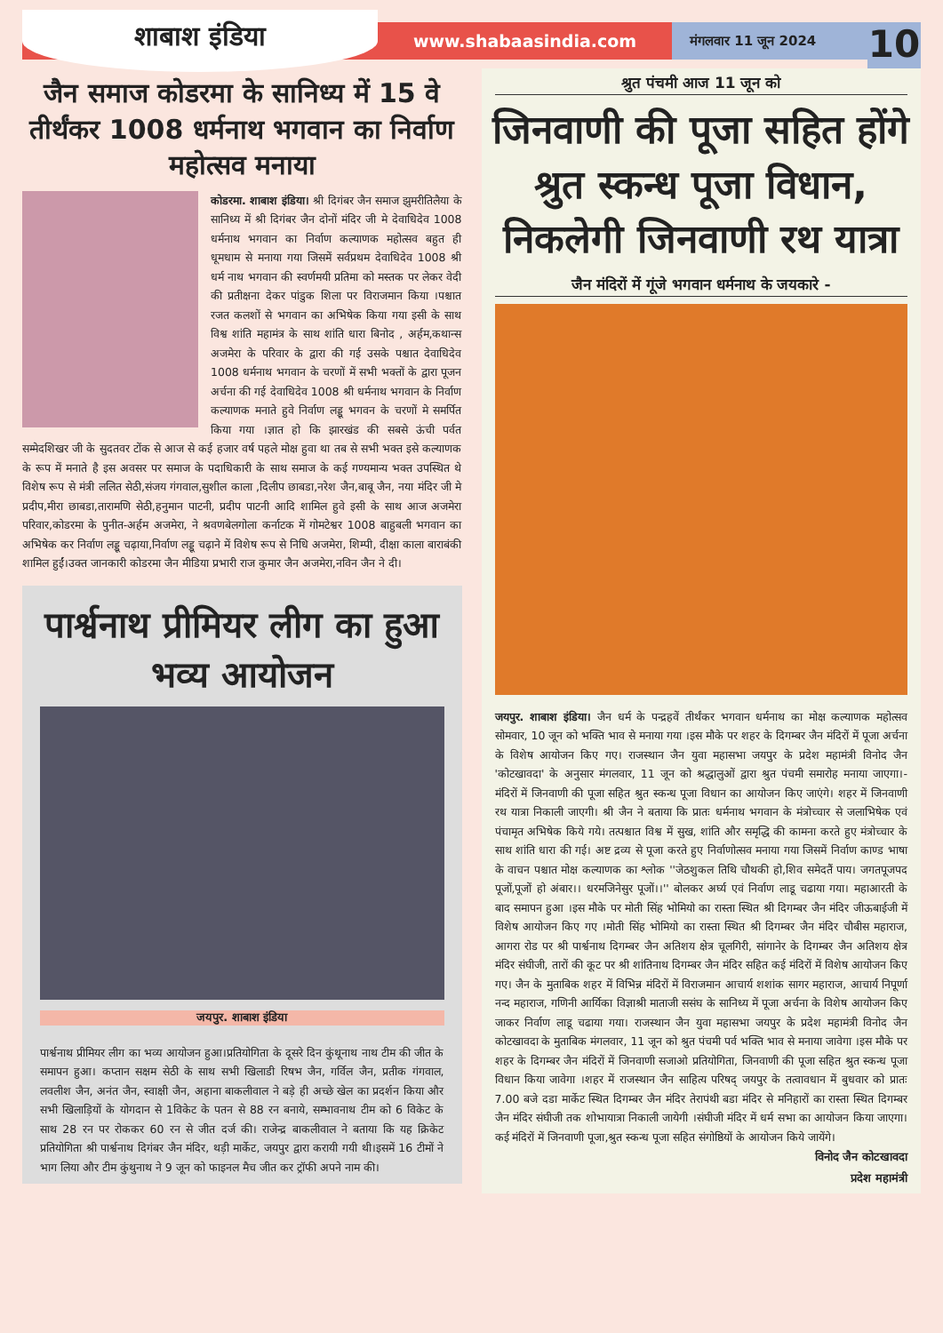शाबाश इंडिया
www.shabaasindia.com
मंगलवार 11 जून 2024
10
जैन समाज कोडरमा के सानिध्य में 15 वे तीर्थंकर 1008 धर्मनाथ भगवान का निर्वाण महोत्सव मनाया
कोडरमा. शाबाश इंडिया। श्री दिगंबर जैन समाज झुमरीतिलैया के सानिध्य में श्री दिगंबर जैन दोनों मंदिर जी मे देवाधिदेव 1008 धर्मनाथ भगवान का निर्वाण कल्याणक महोत्सव बहुत ही धूमधाम से मनाया गया जिसमें सर्वप्रथम देवाधिदेव 1008 श्री धर्म नाथ भगवान की स्वर्णमयी प्रतिमा को मस्तक पर लेकर वेदी की प्रतीक्षना देकर पांडुक शिला पर विराजमान किया ।पश्चात रजत कलशों से भगवान का अभिषेक किया गया इसी के साथ विश्व शांति महामंत्र के साथ शांति धारा बिनोद , अर्हम,कथान्स अजमेरा के परिवार के द्वारा की गई उसके पश्चात देवाधिदेव 1008 धर्मनाथ भगवान के चरणों में सभी भक्तों के द्वारा पूजन अर्चना की गई देवाधिदेव 1008 श्री धर्मनाथ भगवान के निर्वाण कल्याणक मनाते हुवे निर्वाण लड्डू भगवन के चरणों मे समर्पित किया गया ।ज्ञात हो कि झारखंड की सबसे ऊंची पर्वत सम्मेदशिखर जी के सुदतवर टोंक से आज से कई हजार वर्ष पहले मोक्ष हुवा था तब से सभी भक्त इसे कल्याणक के रूप में मनाते है इस अवसर पर समाज के पदाधिकारी के साथ समाज के कई गण्यमान्य भक्त उपस्थित थे विशेष रूप से मंत्री ललित सेठी,संजय गंगवाल,सुशील काला ,दिलीप छाबडा,नरेश जैन,बाबू जैन, नया मंदिर जी मे प्रदीप,मीरा छाबडा,तारामणि सेठी,हनुमान पाटनी, प्रदीप पाटनी आदि शामिल हुवे इसी के साथ आज अजमेरा परिवार,कोडरमा के पुनीत-अर्हम अजमेरा, ने श्रवणबेलगोला कर्नाटक में गोमटेश्वर 1008 बाहुबली भगवान का अभिषेक कर निर्वाण लड्डू चढ़ाया,निर्वाण लड्डू चढ़ाने में विशेष रूप से निधि अजमेरा, शिम्पी, दीक्षा काला बाराबंकी शामिल हुईं।उक्त जानकारी कोडरमा जैन मीडिया प्रभारी राज कुमार जैन अजमेरा,नविन जैन ने दी।
पार्श्वनाथ प्रीमियर लीग का हुआ भव्य आयोजन
जयपुर. शाबाश इंडिया
पार्श्वनाथ प्रीमियर लीग का भव्य आयोजन हुआ।प्रतियोगिता के दूसरे दिन कुंथूनाथ नाथ टीम की जीत के समापन हुआ। कप्तान सक्षम सेठी के साथ सभी खिलाडी रिषभ जैन, गर्विल जैन, प्रतीक गंगवाल, लवलीश जैन, अनंत जैन, स्वाक्षी जैन, अहाना बाकलीवाल ने बड़े ही अच्छे खेल का प्रदर्शन किया और सभी खिलाड़ियों के योगदान से 1विकेट के पतन से 88 रन बनाये, सम्भावनाथ टीम को 6 विकेट के साथ 28 रन पर रोककर 60 रन से जीत दर्ज की। राजेन्द्र बाकलीवाल ने बताया कि यह क्रिकेट प्रतियोगिता श्री पार्श्वनाथ दिगंबर जैन मंदिर, थड़ी मार्केट, जयपुर द्वारा करायी गयी थी।इसमें 16 टीमों ने भाग लिया और टीम कुंथुनाथ ने 9 जून को फाइनल मैच जीत कर ट्रॉफी अपने नाम की।
श्रुत पंचमी आज 11 जून को
जिनवाणी की पूजा सहित होंगे श्रुत स्कन्ध पूजा विधान, निकलेगी जिनवाणी रथ यात्रा
जैन मंदिरों में गूंजे भगवान धर्मनाथ के जयकारे -
जयपुर. शाबाश इंडिया। जैन धर्म के पन्द्रहवें तीर्थंकर भगवान धर्मनाथ का मोक्ष कल्याणक महोत्सव सोमवार, 10 जून को भक्ति भाव से मनाया गया ।इस मौके पर शहर के दिगम्बर जैन मंदिरों में पूजा अर्चना के विशेष आयोजन किए गए। राजस्थान जैन युवा महासभा जयपुर के प्रदेश महामंत्री विनोद जैन 'कोटखावदा' के अनुसार मंगलवार, 11 जून को श्रद्धालुओं द्वारा श्रुत पंचमी समारोह मनाया जाएगा।- मंदिरों में जिनवाणी की पूजा सहित श्रुत स्कन्ध पूजा विधान का आयोजन किए जाएंगे। शहर में जिनवाणी रथ यात्रा निकाली जाएगी। श्री जैन ने बताया कि प्रातः धर्मनाथ भगवान के मंत्रोच्चार से जलाभिषेक एवं पंचामृत अभिषेक किये गये। तत्पश्चात विश्व में सुख, शांति और समृद्धि की कामना करते हुए मंत्रोच्चार के साथ शांति धारा की गई। अष्ट द्रव्य से पूजा करते हुए निर्वाणोत्सव मनाया गया जिसमें निर्वाण काण्ड भाषा के वाचन पश्चात मोक्ष कल्याणक का श्लोक ''जेठशुकल तिथि चौथकी हो,शिव समेदतैं पाय। जगतपूजपद पूजों,पूजों हो अंबार।। धरमजिनेसुर पूजों।।'' बोलकर अर्घ्य एवं निर्वाण लाडू चढाया गया। महाआरती के बाद समापन हुआ ।इस मौके पर मोती सिंह भोमियो का रास्ता स्थित श्री दिगम्बर जैन मंदिर जीऊबाईजी में विशेष आयोजन किए गए ।मोती सिंह भोमियो का रास्ता स्थित श्री दिगम्बर जैन मंदिर चौबीस महाराज, आगरा रोड पर श्री पार्श्वनाथ दिगम्बर जैन अतिशय क्षेत्र चूलगिरी, सांगानेर के दिगम्बर जैन अतिशय क्षेत्र मंदिर संघीजी, तारों की कूट पर श्री शांतिनाथ दिगम्बर जैन मंदिर सहित कई मंदिरों में विशेष आयोजन किए गए। जैन के मुताबिक शहर में विभिन्न मंदिरों में विराजमान आचार्य शशांक सागर महाराज, आचार्य निपूर्णा नन्द महाराज, गणिनी आर्यिका विज्ञाश्री माताजी ससंघ के सानिध्य में पूजा अर्चना के विशेष आयोजन किए जाकर निर्वाण लाडू चढाया गया। राजस्थान जैन युवा महासभा जयपुर के प्रदेश महामंत्री विनोद जैन कोटखावदा के मुताबिक मंगलवार, 11 जून को श्रुत पंचमी पर्व भक्ति भाव से मनाया जावेगा ।इस मौके पर शहर के दिगम्बर जैन मंदिरों में जिनवाणी सजाओ प्रतियोगिता, जिनवाणी की पूजा सहित श्रुत स्कन्ध पूजा विधान किया जावेगा ।शहर में राजस्थान जैन साहित्य परिषद् जयपुर के तत्वावधान में बुधवार को प्रातः 7.00 बजे दडा मार्केट स्थित दिगम्बर जैन मंदिर तेरापंथी बडा मंदिर से मनिहारों का रास्ता स्थित दिगम्बर जैन मंदिर संघीजी तक शोभायात्रा निकाली जायेगी ।संघीजी मंदिर में धर्म सभा का आयोजन किया जाएगा।कई मंदिरों में जिनवाणी पूजा,श्रुत स्कन्ध पूजा सहित संगोष्ठियों के आयोजन किये जायेंगे।
विनोद जैन कोटखावदा
प्रदेश महामंत्री